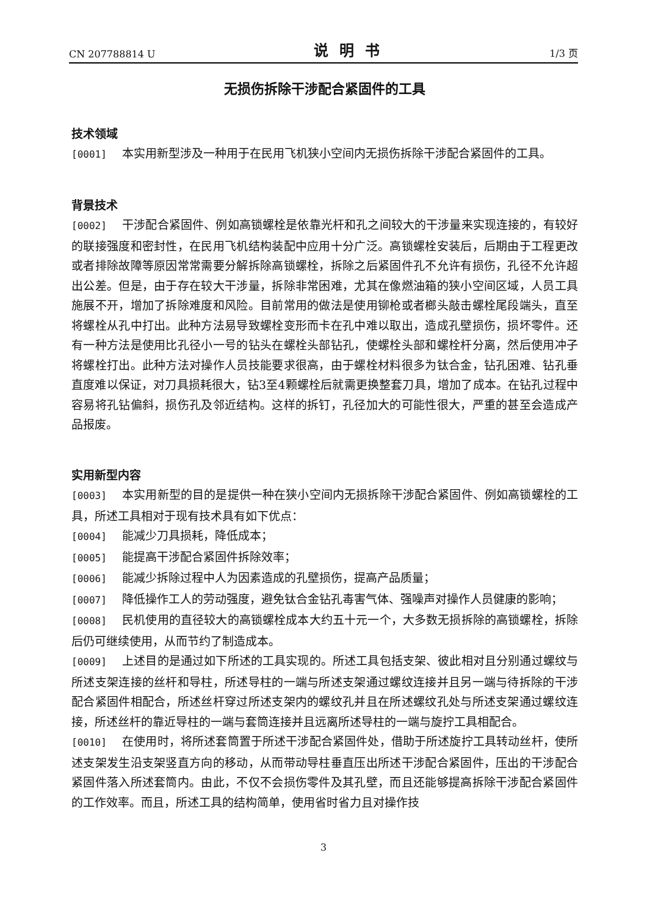CN 207788814 U 说明书 1/3 页
无损伤拆除干涉配合紧固件的工具
技术领域
[0001] 本实用新型涉及一种用于在民用飞机狭小空间内无损伤拆除干涉配合紧固件的工具。
背景技术
[0002] 干涉配合紧固件、例如高锁螺栓是依靠光杆和孔之间较大的干涉量来实现连接的，有较好的联接强度和密封性，在民用飞机结构装配中应用十分广泛。高锁螺栓安装后，后期由于工程更改或者排除故障等原因常常需要分解拆除高锁螺栓，拆除之后紧固件孔不允许有损伤，孔径不允许超出公差。但是，由于存在较大干涉量，拆除非常困难，尤其在像燃油箱的狭小空间区域，人员工具施展不开，增加了拆除难度和风险。目前常用的做法是使用铆枪或者榔头敲击螺栓尾段端头，直至将螺栓从孔中打出。此种方法易导致螺栓变形而卡在孔中难以取出，造成孔壁损伤，损坏零件。还有一种方法是使用比孔径小一号的钻头在螺栓头部钻孔，使螺栓头部和螺栓杆分离，然后使用冲子将螺栓打出。此种方法对操作人员技能要求很高，由于螺栓材料很多为钛合金，钻孔困难、钻孔垂直度难以保证，对刀具损耗很大，钻3至4颗螺栓后就需更换整套刀具，增加了成本。在钻孔过程中容易将孔钻偏斜，损伤孔及邻近结构。这样的拆钉，孔径加大的可能性很大，严重的甚至会造成产品报废。
实用新型内容
[0003] 本实用新型的目的是提供一种在狭小空间内无损拆除干涉配合紧固件、例如高锁螺栓的工具，所述工具相对于现有技术具有如下优点：
[0004] 能减少刀具损耗，降低成本；
[0005] 能提高干涉配合紧固件拆除效率；
[0006] 能减少拆除过程中人为因素造成的孔壁损伤，提高产品质量；
[0007] 降低操作工人的劳动强度，避免钛合金钻孔毒害气体、强噪声对操作人员健康的影响；
[0008] 民机使用的直径较大的高锁螺栓成本大约五十元一个，大多数无损拆除的高锁螺栓，拆除后仍可继续使用，从而节约了制造成本。
[0009] 上述目的是通过如下所述的工具实现的。所述工具包括支架、彼此相对且分别通过螺纹与所述支架连接的丝杆和导柱，所述导柱的一端与所述支架通过螺纹连接并且另一端与待拆除的干涉配合紧固件相配合，所述丝杆穿过所述支架内的螺纹孔并且在所述螺纹孔处与所述支架通过螺纹连接，所述丝杆的靠近导柱的一端与套筒连接并且远离所述导柱的一端与旋拧工具相配合。
[0010] 在使用时，将所述套筒置于所述干涉配合紧固件处，借助于所述旋拧工具转动丝杆，使所述支架发生沿支架竖直方向的移动，从而带动导柱垂直压出所述干涉配合紧固件，压出的干涉配合紧固件落入所述套筒内。由此，不仅不会损伤零件及其孔壁，而且还能够提高拆除干涉配合紧固件的工作效率。而且，所述工具的结构简单，使用省时省力且对操作技
3